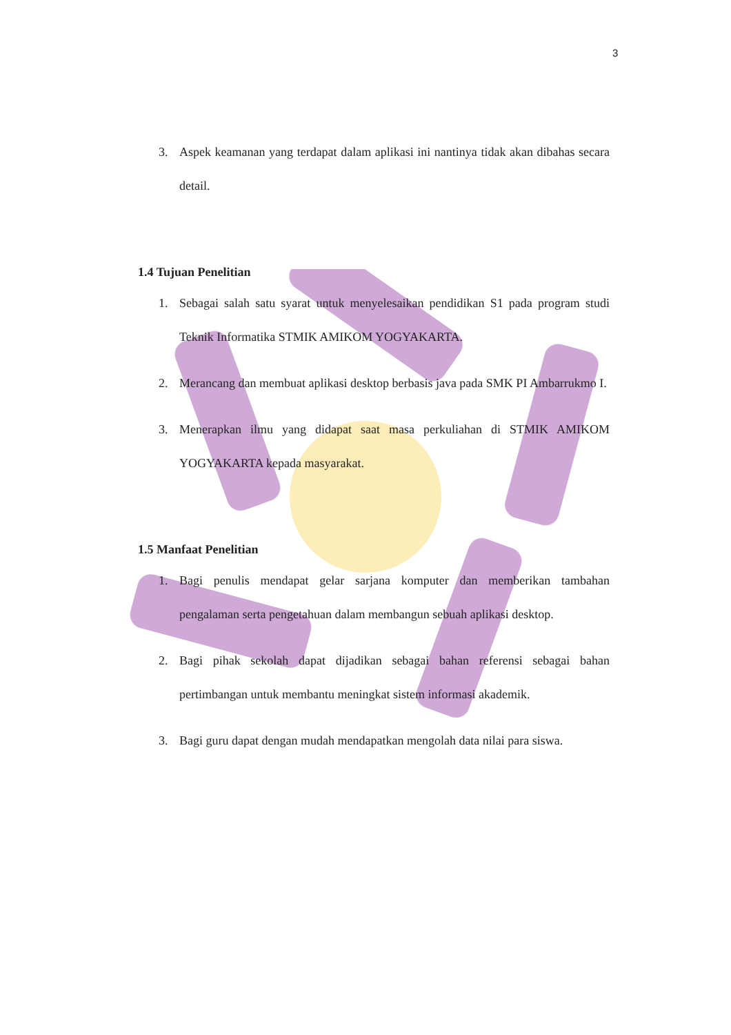3
3. Aspek keamanan yang terdapat dalam aplikasi ini nantinya tidak akan dibahas secara detail.
1.4 Tujuan Penelitian
1. Sebagai salah satu syarat untuk menyelesaikan pendidikan S1 pada program studi Teknik Informatika STMIK AMIKOM YOGYAKARTA.
2. Merancang dan membuat aplikasi desktop berbasis java pada SMK PI Ambarrukmo I.
3. Menerapkan ilmu yang didapat saat masa perkuliahan di STMIK AMIKOM YOGYAKARTA kepada masyarakat.
1.5 Manfaat Penelitian
1. Bagi penulis mendapat gelar sarjana komputer dan memberikan tambahan pengalaman serta pengetahuan dalam membangun sebuah aplikasi desktop.
2. Bagi pihak sekolah dapat dijadikan sebagai bahan referensi sebagai bahan pertimbangan untuk membantu meningkat sistem informasi akademik.
3. Bagi guru dapat dengan mudah mendapatkan mengolah data nilai para siswa.